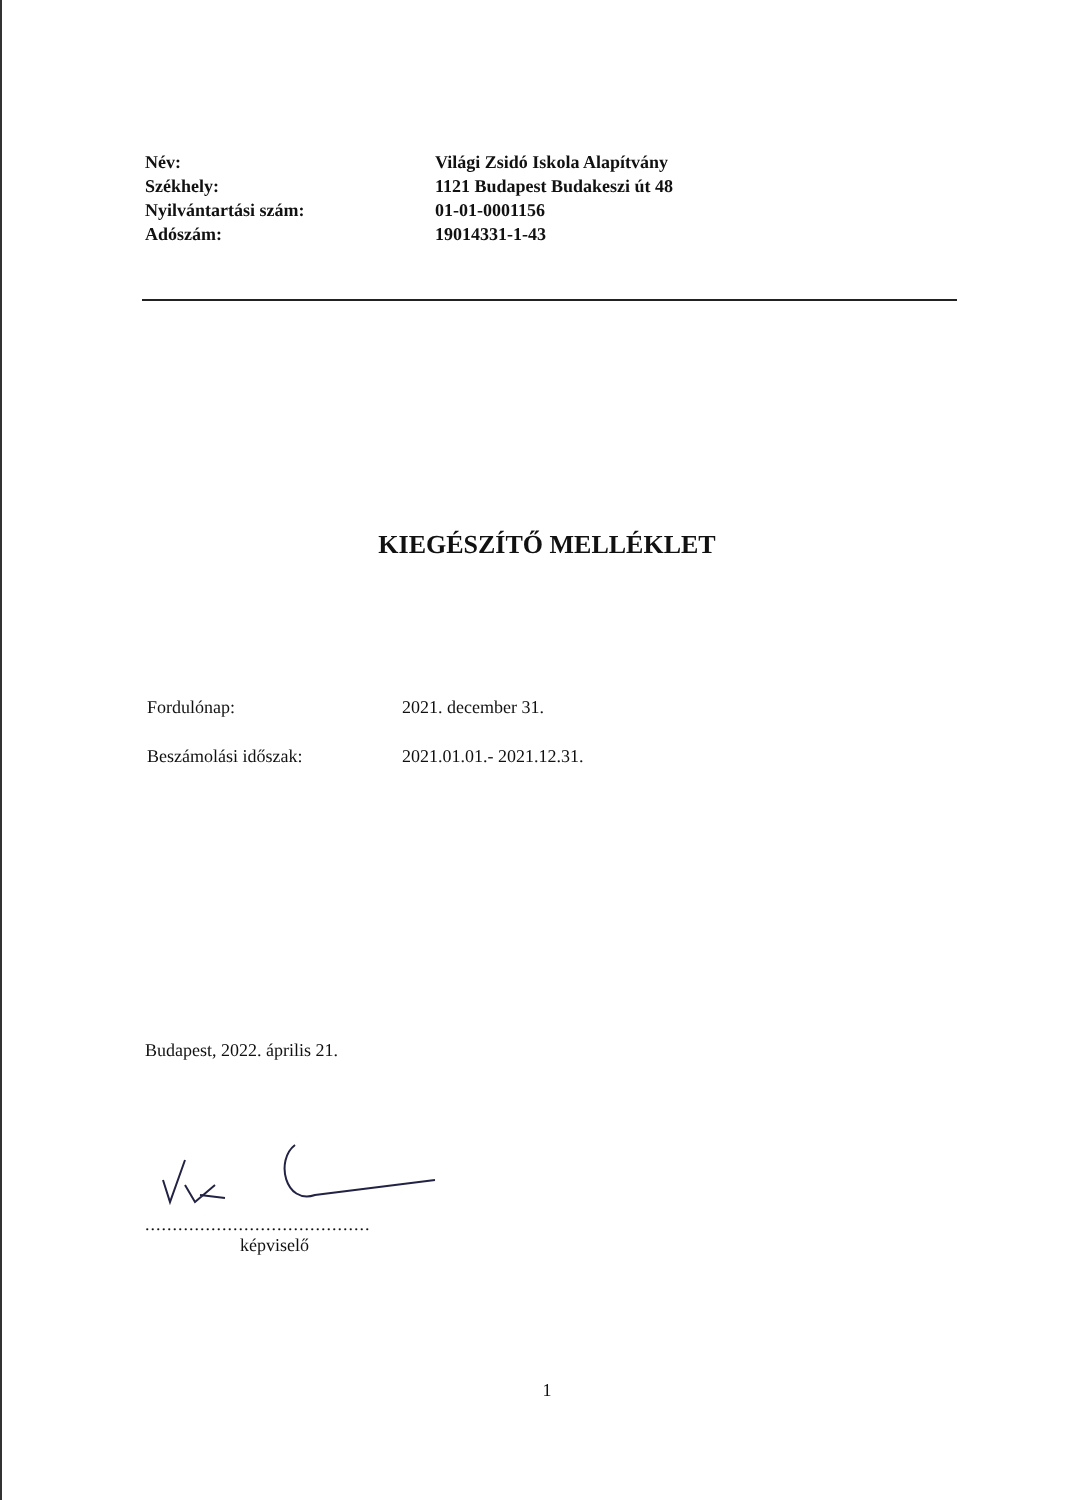| Név: | Világi Zsidó Iskola Alapítvány |
| Székhely: | 1121 Budapest Budakeszi út 48 |
| Nyilvántartási szám: | 01-01-0001156 |
| Adószám: | 19014331-1-43 |
KIEGÉSZÍTŐ MELLÉKLET
| Fordulónap: | 2021. december 31. |
| Beszámolási időszak: | 2021.01.01.- 2021.12.31. |
Budapest, 2022. április 21.
.........................................
képviselő
1